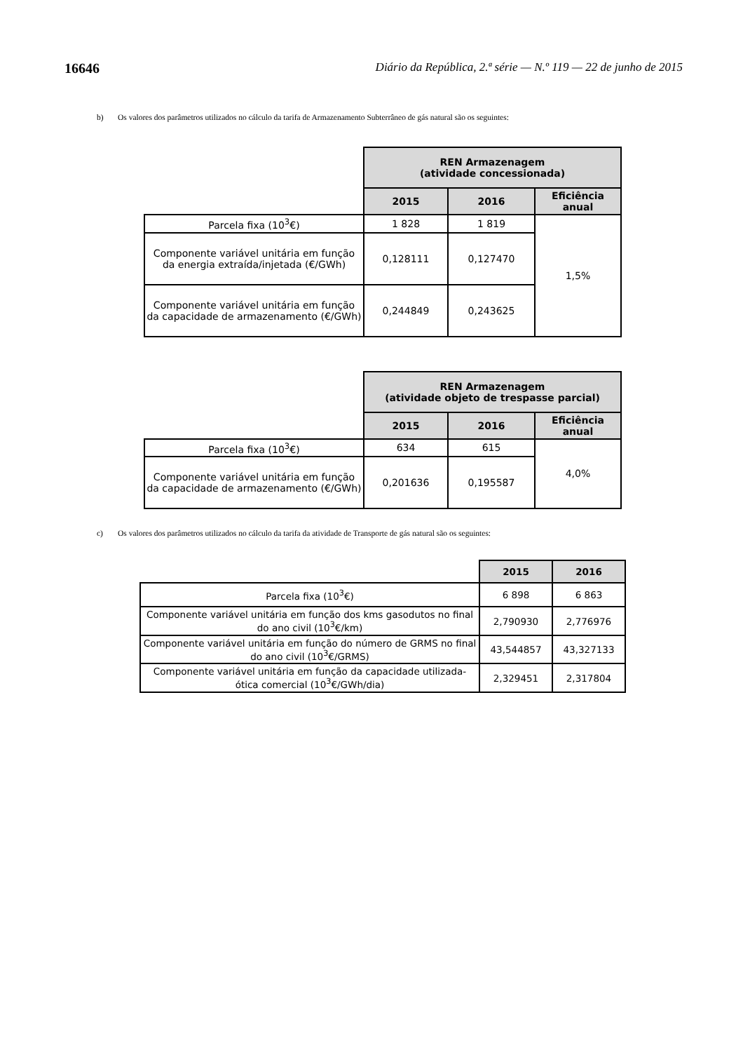16646 Diário da República, 2.ª série — N.º 119 — 22 de junho de 2015
b) Os valores dos parâmetros utilizados no cálculo da tarifa de Armazenamento Subterrâneo de gás natural são os seguintes:
| | REN Armazenagem (atividade concessionada) | | |
| --- | --- | --- | --- |
| | 2015 | 2016 | Eficiência anual |
| Parcela fixa (10<sup>3</sup>€) | 1 828 | 1 819 | 1,5% |
| Componente variável unitária em função da energia extraída/injetada (€/GWh) | 0,128111 | 0,127470 | |
| Componente variável unitária em função da capacidade de armazenamento (€/GWh) | 0,244849 | 0,243625 | |
| | REN Armazenagem (atividade objeto de trespasse parcial) | | |
| --- | --- | --- | --- |
| | 2015 | 2016 | Eficiência anual |
| Parcela fixa (10<sup>3</sup>€) | 634 | 615 | 4,0% |
| Componente variável unitária em função da capacidade de armazenamento (€/GWh) | 0,201636 | 0,195587 | |
c) Os valores dos parâmetros utilizados no cálculo da tarifa da atividade de Transporte de gás natural são os seguintes:
| | 2015 | 2016 |
| --- | --- | --- |
| Parcela fixa (10<sup>3</sup>€) | 6 898 | 6 863 |
| Componente variável unitária em função dos kms gasodutos no final do ano civil (10<sup>3</sup>€/km) | 2,790930 | 2,776976 |
| Componente variável unitária em função do número de GRMS no final do ano civil (10<sup>3</sup>€/GRMS) | 43,544857 | 43,327133 |
| Componente variável unitária em função da capacidade utilizada-ótica comercial (10<sup>3</sup>€/GWh/dia) | 2,329451 | 2,317804 |